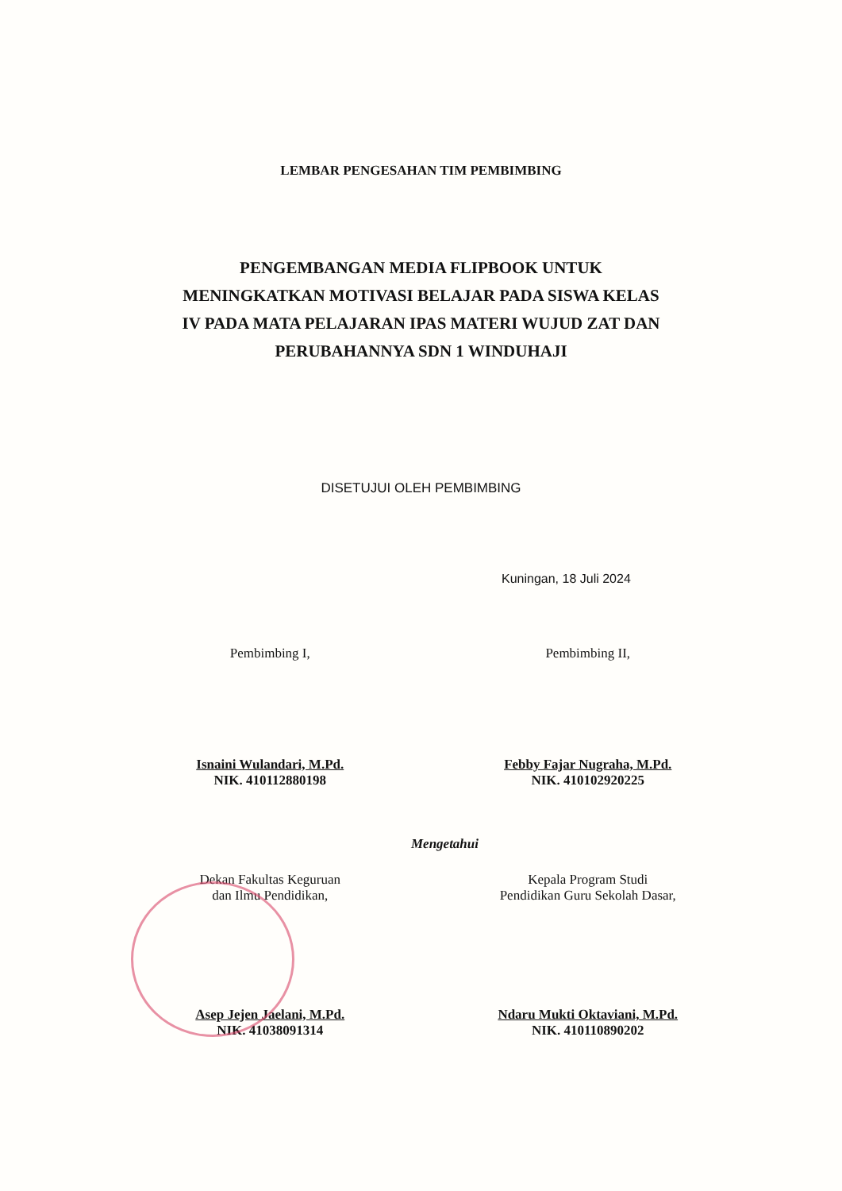LEMBAR PENGESAHAN TIM PEMBIMBING
PENGEMBANGAN MEDIA FLIPBOOK UNTUK
MENINGKATKAN MOTIVASI BELAJAR PADA SISWA KELAS
IV PADA MATA PELAJARAN IPAS MATERI WUJUD ZAT DAN
PERUBAHANNYA SDN 1 WINDUHAJI
DISETUJUI OLEH PEMBIMBING
Kuningan, 18 Juli 2024
Pembimbing I,
Isnaini Wulandari, M.Pd.
NIK. 410112880198
Pembimbing II,
Febby Fajar Nugraha, M.Pd.
NIK. 410102920225
Mengetahui
Dekan Fakultas Keguruan
dan Ilmu Pendidikan,
Asep Jejen Jaelani, M.Pd.
NIK. 41038091314
Kepala Program Studi
Pendidikan Guru Sekolah Dasar,
Ndaru Mukti Oktaviani, M.Pd.
NIK. 410110890202